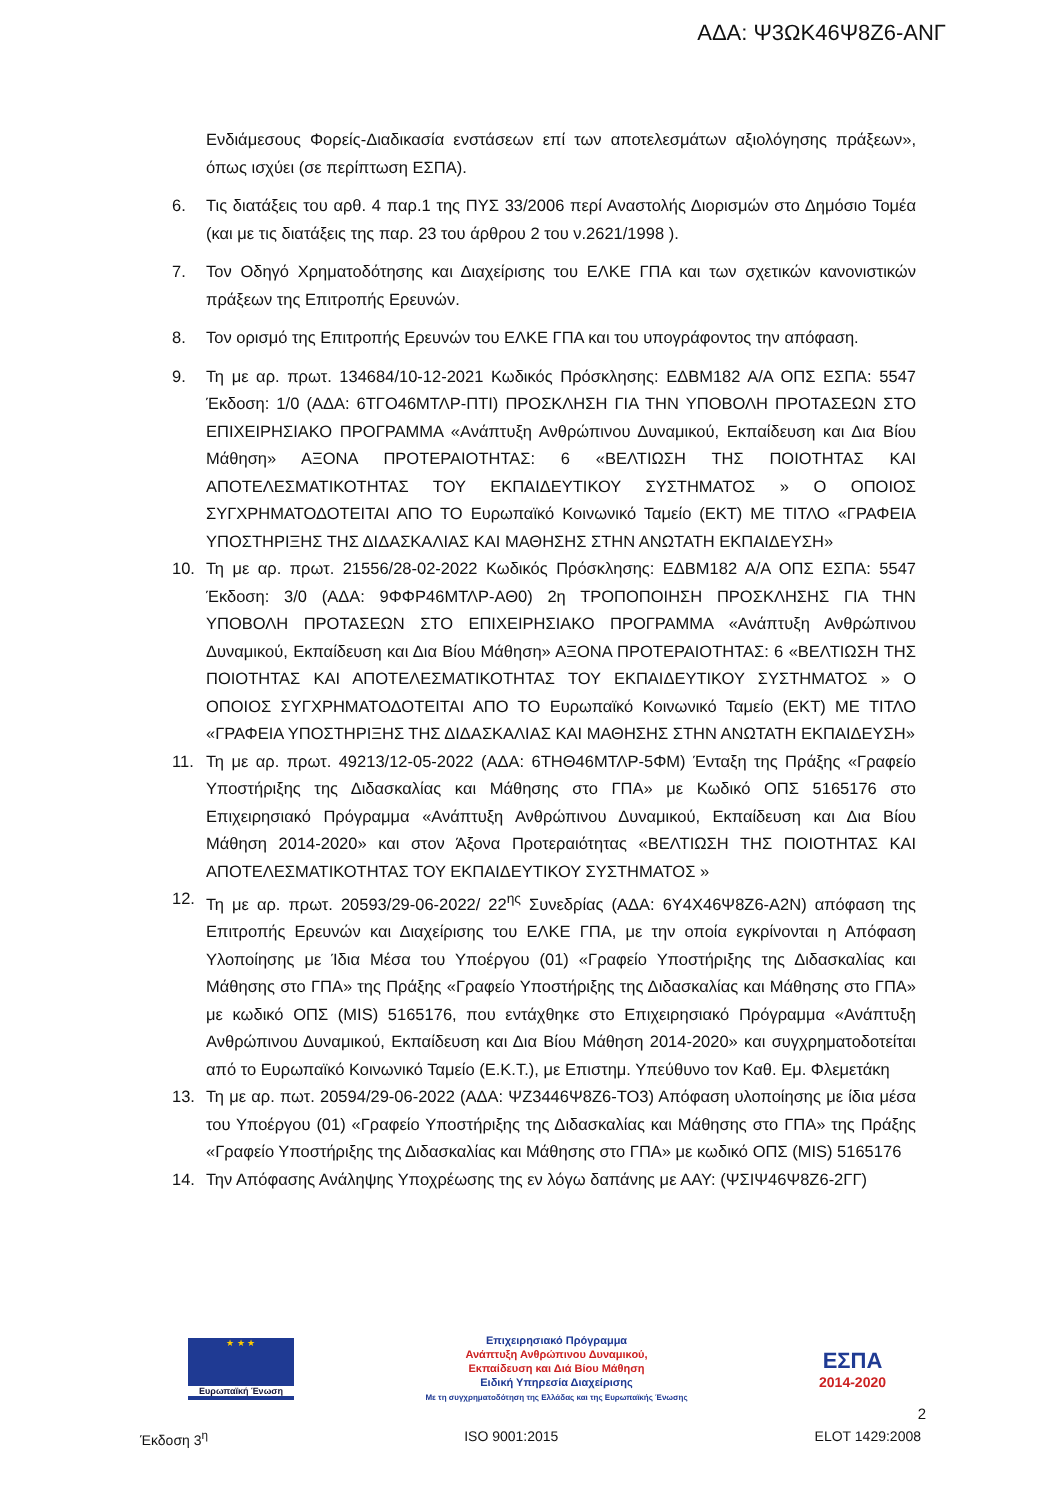ΑΔΑ: Ψ3ΩΚ46Ψ8Ζ6-ΑΝΓ
Ενδιάμεσους Φορείς-Διαδικασία ενστάσεων επί των αποτελεσμάτων αξιολόγησης πράξεων», όπως ισχύει (σε περίπτωση ΕΣΠΑ).
6. Τις διατάξεις του αρθ. 4 παρ.1 της ΠΥΣ 33/2006 περί Αναστολής Διορισμών στο Δημόσιο Τομέα (και με τις διατάξεις της παρ. 23 του άρθρου 2 του ν.2621/1998 ).
7. Τον Οδηγό Χρηματοδότησης και Διαχείρισης του ΕΛΚΕ ΓΠΑ και των σχετικών κανονιστικών πράξεων της Επιτροπής Ερευνών.
8. Τον ορισμό της Επιτροπής Ερευνών του ΕΛΚΕ ΓΠΑ και του υπογράφοντος την απόφαση.
9. Τη με αρ. πρωτ. 134684/10-12-2021 Κωδικός Πρόσκλησης: ΕΔΒΜ182 Α/Α ΟΠΣ ΕΣΠΑ: 5547 Έκδοση: 1/0 (ΑΔΑ: 6ΤΓΟ46ΜΤΛΡ-ΠΤΙ) ΠΡΟΣΚΛΗΣΗ ΓΙΑ ΤΗΝ ΥΠΟΒΟΛΗ ΠΡΟΤΑΣΕΩΝ ΣΤΟ ΕΠΙΧΕΙΡΗΣΙΑΚΟ ΠΡΟΓΡΑΜΜΑ «Ανάπτυξη Ανθρώπινου Δυναμικού, Εκπαίδευση και Δια Βίου Μάθηση» ΑΞΟΝΑ ΠΡΟΤΕΡΑΙΟΤΗΤΑΣ: 6 «ΒΕΛΤΙΩΣΗ ΤΗΣ ΠΟΙΟΤΗΤΑΣ ΚΑΙ ΑΠΟΤΕΛΕΣΜΑΤΙΚΟΤΗΤΑΣ ΤΟΥ ΕΚΠΑΙΔΕΥΤΙΚΟΥ ΣΥΣΤΗΜΑΤΟΣ » Ο ΟΠΟΙΟΣ ΣΥΓΧΡΗΜΑΤΟΔΟΤΕΙΤΑΙ ΑΠΟ ΤΟ Ευρωπαϊκό Κοινωνικό Ταμείο (ΕΚΤ) ΜΕ ΤΙΤΛΟ «ΓΡΑΦΕΙΑ ΥΠΟΣΤΗΡΙΞΗΣ ΤΗΣ ΔΙΔΑΣΚΑΛΙΑΣ ΚΑΙ ΜΑΘΗΣΗΣ ΣΤΗΝ ΑΝΩΤΑΤΗ ΕΚΠΑΙΔΕΥΣΗ»
10. Τη με αρ. πρωτ. 21556/28-02-2022 Κωδικός Πρόσκλησης: ΕΔΒΜ182 Α/Α ΟΠΣ ΕΣΠΑ: 5547 Έκδοση: 3/0 (ΑΔΑ: 9ΦΦΡ46ΜΤΛΡ-ΑΘ0) 2η ΤΡΟΠΟΠΟΙΗΣΗ ΠΡΟΣΚΛΗΣΗΣ ΓΙΑ ΤΗΝ ΥΠΟΒΟΛΗ ΠΡΟΤΑΣΕΩΝ ΣΤΟ ΕΠΙΧΕΙΡΗΣΙΑΚΟ ΠΡΟΓΡΑΜΜΑ «Ανάπτυξη Ανθρώπινου Δυναμικού, Εκπαίδευση και Δια Βίου Μάθηση» ΑΞΟΝΑ ΠΡΟΤΕΡΑΙΟΤΗΤΑΣ: 6 «ΒΕΛΤΙΩΣΗ ΤΗΣ ΠΟΙΟΤΗΤΑΣ ΚΑΙ ΑΠΟΤΕΛΕΣΜΑΤΙΚΟΤΗΤΑΣ ΤΟΥ ΕΚΠΑΙΔΕΥΤΙΚΟΥ ΣΥΣΤΗΜΑΤΟΣ » Ο ΟΠΟΙΟΣ ΣΥΓΧΡΗΜΑΤΟΔΟΤΕΙΤΑΙ ΑΠΟ ΤΟ Ευρωπαϊκό Κοινωνικό Ταμείο (ΕΚΤ) ΜΕ ΤΙΤΛΟ «ΓΡΑΦΕΙΑ ΥΠΟΣΤΗΡΙΞΗΣ ΤΗΣ ΔΙΔΑΣΚΑΛΙΑΣ ΚΑΙ ΜΑΘΗΣΗΣ ΣΤΗΝ ΑΝΩΤΑΤΗ ΕΚΠΑΙΔΕΥΣΗ»
11. Τη με αρ. πρωτ. 49213/12-05-2022 (ΑΔΑ: 6ΤΗΘ46ΜΤΛΡ-5ΦΜ) Ένταξη της Πράξης «Γραφείο Υποστήριξης της Διδασκαλίας και Μάθησης στο ΓΠΑ» με Κωδικό ΟΠΣ 5165176 στο Επιχειρησιακό Πρόγραμμα «Ανάπτυξη Ανθρώπινου Δυναμικού, Εκπαίδευση και Δια Βίου Μάθηση 2014-2020» και στον Άξονα Προτεραιότητας «ΒΕΛΤΙΩΣΗ ΤΗΣ ΠΟΙΟΤΗΤΑΣ ΚΑΙ ΑΠΟΤΕΛΕΣΜΑΤΙΚΟΤΗΤΑΣ ΤΟΥ ΕΚΠΑΙΔΕΥΤΙΚΟΥ ΣΥΣΤΗΜΑΤΟΣ »
12. Τη με αρ. πρωτ. 20593/29-06-2022/ 22<sup>ης</sup> Συνεδρίας (ΑΔΑ: 6Υ4Χ46Ψ8Ζ6-Α2Ν) απόφαση της Επιτροπής Ερευνών και Διαχείρισης του ΕΛΚΕ ΓΠΑ, με την οποία εγκρίνονται η Απόφαση Υλοποίησης με Ίδια Μέσα του Υποέργου (01) «Γραφείο Υποστήριξης της Διδασκαλίας και Μάθησης στο ΓΠΑ» της Πράξης «Γραφείο Υποστήριξης της Διδασκαλίας και Μάθησης στο ΓΠΑ» με κωδικό ΟΠΣ (MIS) 5165176, που εντάχθηκε στο Επιχειρησιακό Πρόγραμμα «Ανάπτυξη Ανθρώπινου Δυναμικού, Εκπαίδευση και Δια Βίου Μάθηση 2014-2020» και συγχρηματοδοτείται από το Ευρωπαϊκό Κοινωνικό Ταμείο (Ε.Κ.Τ.), με Επιστημ. Υπεύθυνο τον Καθ. Εμ. Φλεμετάκη
13. Τη με αρ. πωτ. 20594/29-06-2022 (ΑΔΑ: ΨΖ3446Ψ8Ζ6-ΤΟ3) Απόφαση υλοποίησης με ίδια μέσα του Υποέργου (01) «Γραφείο Υποστήριξης της Διδασκαλίας και Μάθησης στο ΓΠΑ» της Πράξης «Γραφείο Υποστήριξης της Διδασκαλίας και Μάθησης στο ΓΠΑ» με κωδικό ΟΠΣ (MIS) 5165176
14. Την Απόφασης Ανάληψης Υποχρέωσης της εν λόγω δαπάνης με ΑΑΥ: (ΨΣΙΨ46Ψ8Ζ6-2ΓΓ)
★ ★ ★
Ευρωπαϊκή Ένωση
Επιχειρησιακό Πρόγραμμα
Ανάπτυξη Ανθρώπινου Δυναμικού,
Εκπαίδευση και Διά Βίου Μάθηση
Ειδική Υπηρεσία Διαχείρισης
Με τη συγχρηματοδότηση της Ελλάδας και της Ευρωπαϊκής Ένωσης
ΕΣΠΑ
2014-2020
2
Έκδοση 3<sup>η</sup> ISO 9001:2015 ELOT 1429:2008